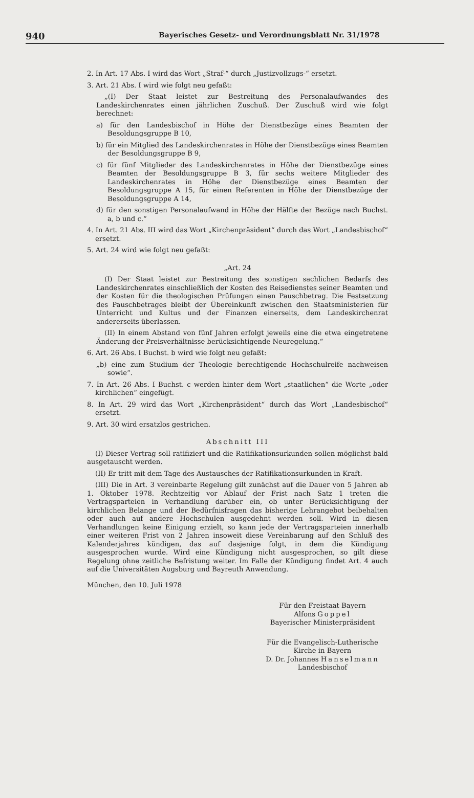940 Bayerisches Gesetz- und Verordnungsblatt Nr. 31/1978
2. In Art. 17 Abs. I wird das Wort „Straf-“ durch „Justizvollzugs-“ ersetzt.
3. Art. 21 Abs. I wird wie folgt neu gefaßt:
„(I) Der Staat leistet zur Bestreitung des Personalaufwandes des Landeskirchenrates einen jährlichen Zuschuß. Der Zuschuß wird wie folgt berechnet:
a) für den Landesbischof in Höhe der Dienstbezüge eines Beamten der Besoldungsgruppe B 10,
b) für ein Mitglied des Landeskirchenrates in Höhe der Dienstbezüge eines Beamten der Besoldungsgruppe B 9,
c) für fünf Mitglieder des Landeskirchenrates in Höhe der Dienstbezüge eines Beamten der Besoldungsgruppe B 3, für sechs weitere Mitglieder des Landeskirchenrates in Höhe der Dienstbezüge eines Beamten der Besoldungsgruppe A 15, für einen Referenten in Höhe der Dienstbezüge der Besoldungsgruppe A 14,
d) für den sonstigen Personalaufwand in Höhe der Hälfte der Bezüge nach Buchst. a, b und c.“
4. In Art. 21 Abs. III wird das Wort „Kirchenpräsident“ durch das Wort „Landesbischof“ ersetzt.
5. Art. 24 wird wie folgt neu gefaßt:
„Art. 24
(I) Der Staat leistet zur Bestreitung des sonstigen sachlichen Bedarfs des Landeskirchenrates einschließlich der Kosten des Reisedienstes seiner Beamten und der Kosten für die theologischen Prüfungen einen Pauschbetrag. Die Festsetzung des Pauschbetrages bleibt der Übereinkunft zwischen den Staatsministerien für Unterricht und Kultus und der Finanzen einerseits, dem Landeskirchenrat andererseits überlassen.
(II) In einem Abstand von fünf Jahren erfolgt jeweils eine die etwa eingetretene Änderung der Preisverhältnisse berücksichtigende Neuregelung.“
6. Art. 26 Abs. I Buchst. b wird wie folgt neu gefaßt:
„b) eine zum Studium der Theologie berechtigende Hochschulreife nachweisen sowie“.
7. In Art. 26 Abs. I Buchst. c werden hinter dem Wort „staatlichen“ die Worte „oder kirchlichen“ eingefügt.
8. In Art. 29 wird das Wort „Kirchenpräsident“ durch das Wort „Landesbischof“ ersetzt.
9. Art. 30 wird ersatzlos gestrichen.
Abschnitt III
(I) Dieser Vertrag soll ratifiziert und die Ratifikationsurkunden sollen möglichst bald ausgetauscht werden.
(II) Er tritt mit dem Tage des Austausches der Ratifikationsurkunden in Kraft.
(III) Die in Art. 3 vereinbarte Regelung gilt zunächst auf die Dauer von 5 Jahren ab 1. Oktober 1978. Rechtzeitig vor Ablauf der Frist nach Satz 1 treten die Vertragsparteien in Verhandlung darüber ein, ob unter Berücksichtigung der kirchlichen Belange und der Bedürfnisfragen das bisherige Lehrangebot beibehalten oder auch auf andere Hochschulen ausgedehnt werden soll. Wird in diesen Verhandlungen keine Einigung erzielt, so kann jede der Vertragsparteien innerhalb einer weiteren Frist von 2 Jahren insoweit diese Vereinbarung auf den Schluß des Kalenderjahres kündigen, das auf dasjenige folgt, in dem die Kündigung ausgesprochen wurde. Wird eine Kündigung nicht ausgesprochen, so gilt diese Regelung ohne zeitliche Befristung weiter. Im Falle der Kündigung findet Art. 4 auch auf die Universitäten Augsburg und Bayreuth Anwendung.
München, den 10. Juli 1978
Für den Freistaat Bayern
Alfons Goppel
Bayerischer Ministerpräsident
Für die Evangelisch-Lutherische
Kirche in Bayern
D. Dr. Johannes Hanselmann
Landesbischof